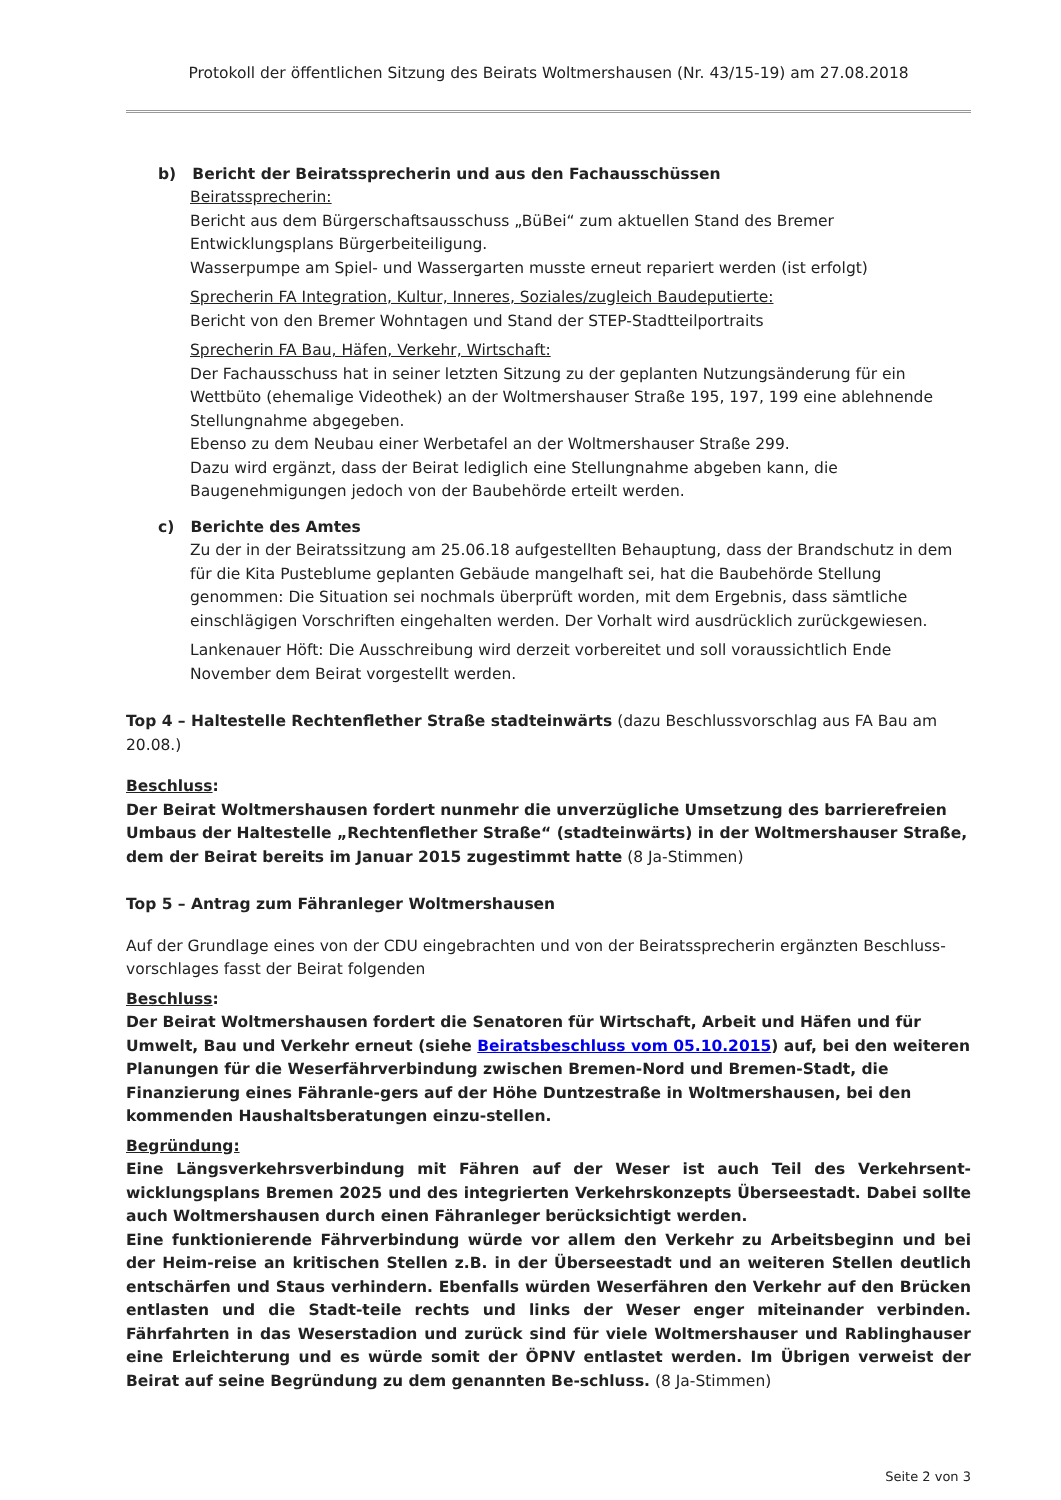Protokoll der öffentlichen Sitzung des Beirats Woltmershausen (Nr. 43/15-19) am 27.08.2018
b) Bericht der Beiratssprecherin und aus den Fachausschüssen
Beiratssprecherin:
Bericht aus dem Bürgerschaftsausschuss „BüBei“ zum aktuellen Stand des Bremer Entwicklungsplans Bürgerbeiteiligung.
Wasserpumpe am Spiel- und Wassergarten musste erneut repariert werden (ist erfolgt)
Sprecherin FA Integration, Kultur, Inneres, Soziales/zugleich Baudeputierte:
Bericht von den Bremer Wohntagen und Stand der STEP-Stadtteilportraits
Sprecherin FA Bau, Häfen, Verkehr, Wirtschaft:
Der Fachausschuss hat in seiner letzten Sitzung zu der geplanten Nutzungsänderung für ein Wettbüto (ehemalige Videothek) an der Woltmershauser Straße 195, 197, 199 eine ablehnende Stellungnahme abgegeben.
Ebenso zu dem Neubau einer Werbetafel an der Woltmershauser Straße 299.
Dazu wird ergänzt, dass der Beirat lediglich eine Stellungnahme abgeben kann, die Baugenehmigungen jedoch von der Baubehörde erteilt werden.
c) Berichte des Amtes
Zu der in der Beiratssitzung am 25.06.18 aufgestellten Behauptung, dass der Brandschutz in dem für die Kita Pusteblume geplanten Gebäude mangelhaft sei, hat die Baubehörde Stellung genommen: Die Situation sei nochmals überprüft worden, mit dem Ergebnis, dass sämtliche einschlägigen Vorschriften eingehalten werden. Der Vorhalt wird ausdrücklich zurückgewiesen.
Lankenauer Höft: Die Ausschreibung wird derzeit vorbereitet und soll voraussichtlich Ende November dem Beirat vorgestellt werden.
Top 4 – Haltestelle Rechtenflether Straße stadteinwärts (dazu Beschlussvorschlag aus FA Bau am 20.08.)
Beschluss:
Der Beirat Woltmershausen fordert nunmehr die unverzügliche Umsetzung des barrierefreien Umbaus der Haltestelle „Rechtenflether Straße“ (stadteinwärts) in der Woltmershauser Straße, dem der Beirat bereits im Januar 2015 zugestimmt hatte (8 Ja-Stimmen)
Top 5 – Antrag zum Fähranleger Woltmershausen
Auf der Grundlage eines von der CDU eingebrachten und von der Beiratssprecherin ergänzten Beschluss-vorschlages fasst der Beirat folgenden
Beschluss:
Der Beirat Woltmershausen fordert die Senatoren für Wirtschaft, Arbeit und Häfen und für Umwelt, Bau und Verkehr erneut (siehe Beiratsbeschluss vom 05.10.2015) auf, bei den weiteren Planungen für die Weserfährverbindung zwischen Bremen-Nord und Bremen-Stadt, die Finanzierung eines Fähranle-gers auf der Höhe Duntzestraße in Woltmershausen, bei den kommenden Haushaltsberatungen einzu-stellen.
Begründung:
Eine Längsverkehrsverbindung mit Fähren auf der Weser ist auch Teil des Verkehrsent-wicklungsplans Bremen 2025 und des integrierten Verkehrskonzepts Überseestadt. Dabei sollte auch Woltmershausen durch einen Fähranleger berücksichtigt werden.
Eine funktionierende Fährverbindung würde vor allem den Verkehr zu Arbeitsbeginn und bei der Heim-reise an kritischen Stellen z.B. in der Überseestadt und an weiteren Stellen deutlich entschärfen und Staus verhindern. Ebenfalls würden Weserfähren den Verkehr auf den Brücken entlasten und die Stadt-teile rechts und links der Weser enger miteinander verbinden. Fährfahrten in das Weserstadion und zurück sind für viele Woltmershauser und Rablinghauser eine Erleichterung und es würde somit der ÖPNV entlastet werden. Im Übrigen verweist der Beirat auf seine Begründung zu dem genannten Be-schluss. (8 Ja-Stimmen)
Seite 2 von 3